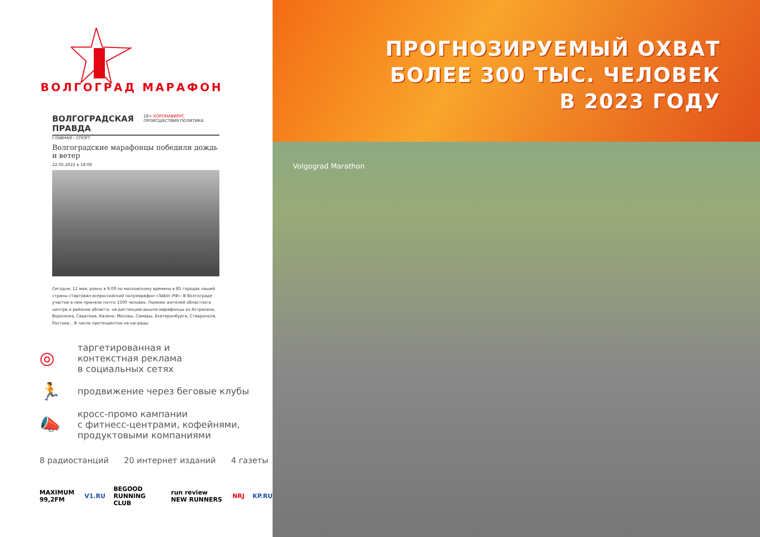ВОЛГОГРАД МАРАФОН
ВОЛГОГРАДСКАЯ ПРАВДА 18+ КОРОНАВИРУС ПРОИСШЕСТВИЯ ПОЛИТИКА
ГЛАВНАЯ › СПОРТ
Волгоградские марафонцы победили дождь и ветер
22.05.2022 в 18:06
Сегодня, 11 мая, ровно в 9.00 по московскому времени в 85 городах нашей страны стартовал всероссийский полумарафон «ЗаБег.РФ». В Волгограде участие в нем приняли почти 1500 человек. Помимо жителей областного центра и районов области, на дистанцию вышли марафонцы из Астрахани, Воронежа, Саратова, Казани, Москвы, Самары, Екатеринбурга, Ставрополя, Ростова... В числе претендентов на награды
◎ таргетированная и
контекстная реклама
в социальных сетях
🏃 продвижение через беговые клубы
📣 кросс-промо кампании
с фитнесс-центрами, кофейнями,
продуктовыми компаниями
8 радиостанций 20 интернет изданий 4 газеты
MAXIMUM 99,2FM V1.RU BEGOOD RUNNING CLUB run review NEW RUNNERS NRJ KP.RU
ПРОГНОЗИРУЕМЫЙ ОХВАТ
БОЛЕЕ 300 ТЫС. ЧЕЛОВЕК
В 2023 ГОДУ
Volgograd Marathon